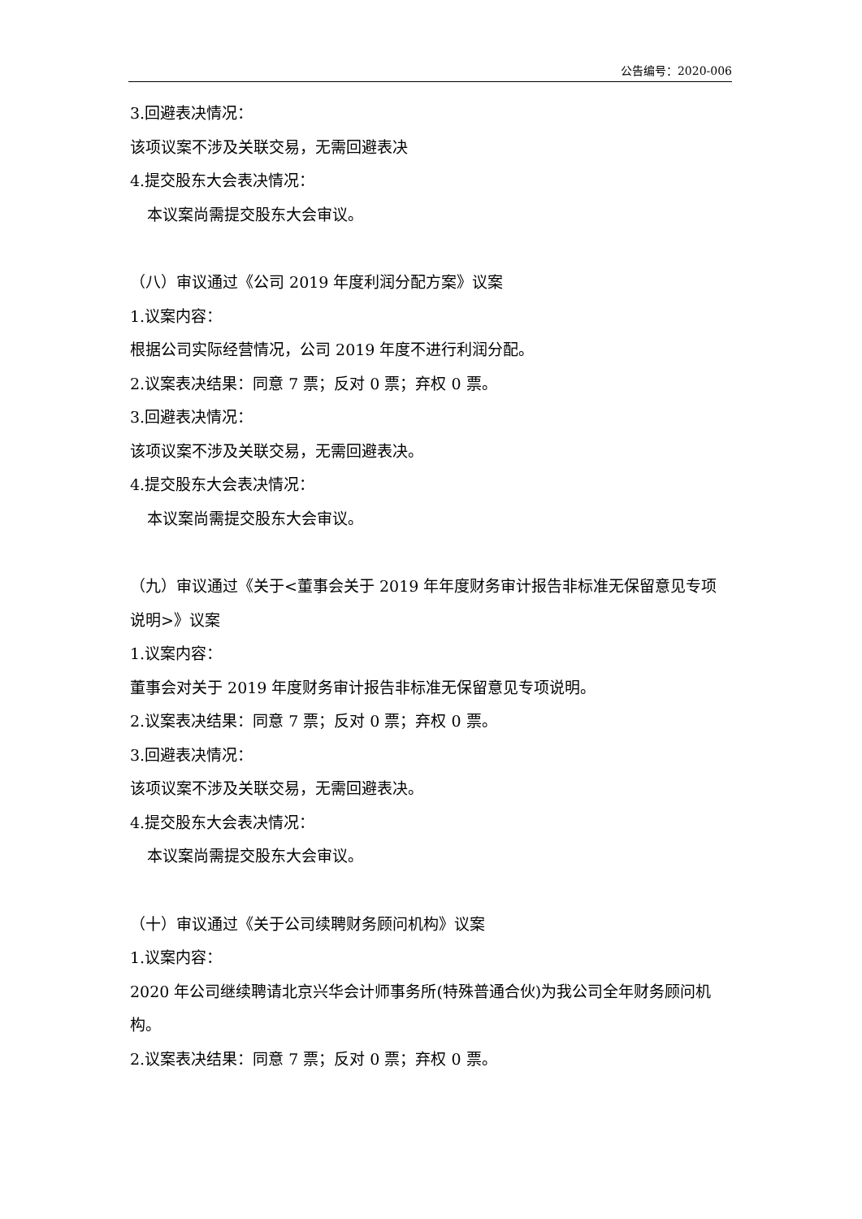公告编号：2020-006
3.回避表决情况：
该项议案不涉及关联交易，无需回避表决
4.提交股东大会表决情况：
本议案尚需提交股东大会审议。
（八）审议通过《公司 2019 年度利润分配方案》议案
1.议案内容：
根据公司实际经营情况，公司 2019 年度不进行利润分配。
2.议案表决结果：同意 7 票；反对 0 票；弃权 0 票。
3.回避表决情况：
该项议案不涉及关联交易，无需回避表决。
4.提交股东大会表决情况：
本议案尚需提交股东大会审议。
（九）审议通过《关于<董事会关于 2019 年年度财务审计报告非标准无保留意见专项说明>》议案
1.议案内容：
董事会对关于 2019 年度财务审计报告非标准无保留意见专项说明。
2.议案表决结果：同意 7 票；反对 0 票；弃权 0 票。
3.回避表决情况：
该项议案不涉及关联交易，无需回避表决。
4.提交股东大会表决情况：
本议案尚需提交股东大会审议。
（十）审议通过《关于公司续聘财务顾问机构》议案
1.议案内容：
2020 年公司继续聘请北京兴华会计师事务所(特殊普通合伙)为我公司全年财务顾问机构。
2.议案表决结果：同意 7 票；反对 0 票；弃权 0 票。